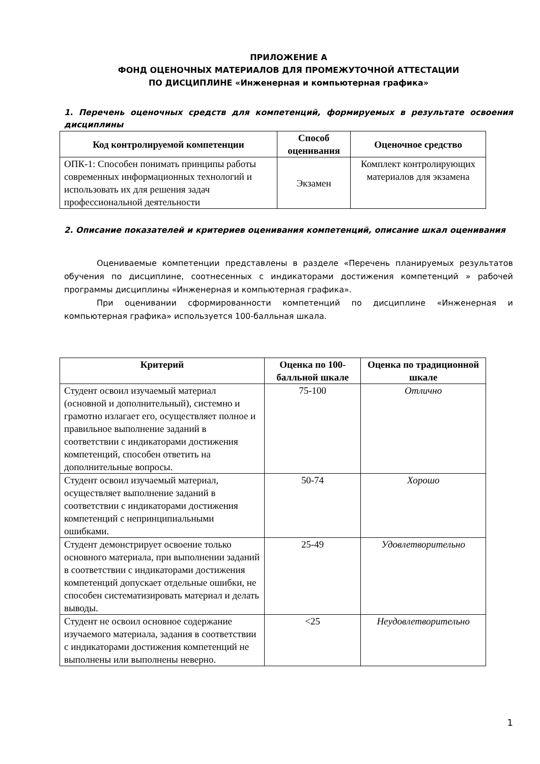ПРИЛОЖЕНИЕ А
ФОНД ОЦЕНОЧНЫХ МАТЕРИАЛОВ ДЛЯ ПРОМЕЖУТОЧНОЙ АТТЕСТАЦИИ
ПО ДИСЦИПЛИНЕ «Инженерная и компьютерная графика»
1. Перечень оценочных средств для компетенций, формируемых в результате освоения дисциплины
| Код контролируемой компетенции | Способ оценивания | Оценочное средство |
| --- | --- | --- |
| ОПК-1: Способен понимать принципы работы современных информационных технологий и использовать их для решения задач профессиональной деятельности | Экзамен | Комплект контролирующих материалов для экзамена |
2. Описание показателей и критериев оценивания компетенций, описание шкал оценивания
Оцениваемые компетенции представлены в разделе «Перечень планируемых результатов обучения по дисциплине, соотнесенных с индикаторами достижения компетенций » рабочей программы дисциплины «Инженерная и компьютерная графика».
При оценивании сформированности компетенций по дисциплине «Инженерная и компьютерная графика» используется 100-балльная шкала.
| Критерий | Оценка по 100-балльной шкале | Оценка по традиционной шкале |
| --- | --- | --- |
| Студент освоил изучаемый материал (основной и дополнительный), системно и грамотно излагает его, осуществляет полное и правильное выполнение заданий в соответствии с индикаторами достижения компетенций, способен ответить на дополнительные вопросы. | 75-100 | Отлично |
| Студент освоил изучаемый материал, осуществляет выполнение заданий в соответствии с индикаторами достижения компетенций с непринципиальными ошибками. | 50-74 | Хорошо |
| Студент демонстрирует освоение только основного материала, при выполнении заданий в соответствии с индикаторами достижения компетенций допускает отдельные ошибки, не способен систематизировать материал и делать выводы. | 25-49 | Удовлетворительно |
| Студент не освоил основное содержание изучаемого материала, задания в соответствии с индикаторами достижения компетенций не выполнены или выполнены неверно. | <25 | Неудовлетворительно |
1